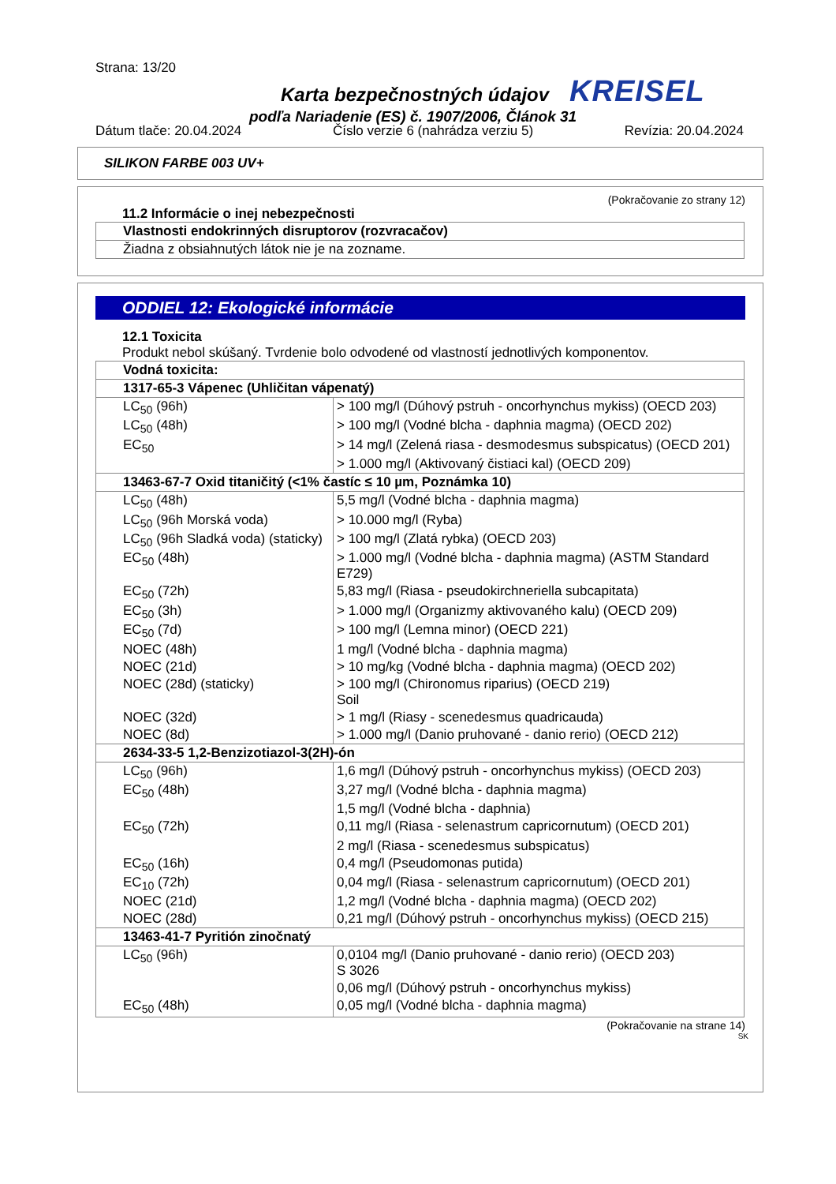Strana: 13/20
Karta bezpečnostných údajov KREISEL
podľa Nariadenie (ES) č. 1907/2006, Článok 31
Dátum tlače: 20.04.2024 Číslo verzie 6 (nahrádza verziu 5) Revízia: 20.04.2024
SILIKON FARBE 003 UV+
(Pokračovanie zo strany 12)
11.2 Informácie o inej nebezpečnosti
| Vlastnosti endokrinných disruptorov (rozvracačov) |
| Žiadna z obsiahnutých látok nie je na zozname. |
ODDIEL 12: Ekologické informácie
12.1 Toxicita
Produkt nebol skúšaný. Tvrdenie bolo odvodené od vlastností jednotlivých komponentov.
| Vodná toxicita: | |
| 1317-65-3 Vápenec (Uhličitan vápenatý) | |
| LC<sub>50</sub> (96h) | > 100 mg/l (Dúhový pstruh - oncorhynchus mykiss) (OECD 203) |
| LC<sub>50</sub> (48h) | > 100 mg/l (Vodné blcha - daphnia magma) (OECD 202) |
| EC<sub>50</sub> | > 14 mg/l (Zelená riasa - desmodesmus subspicatus) (OECD 201) |
| | > 1.000 mg/l (Aktivovaný čistiaci kal) (OECD 209) |
| 13463-67-7 Oxid titaničitý (<1% častíc ≤ 10 µm, Poznámka 10) | |
| LC<sub>50</sub> (48h) | 5,5 mg/l (Vodné blcha - daphnia magma) |
| LC<sub>50</sub> (96h Morská voda) | > 10.000 mg/l (Ryba) |
| LC<sub>50</sub> (96h Sladká voda) (staticky) | > 100 mg/l (Zlatá rybka) (OECD 203) |
| EC<sub>50</sub> (48h) | > 1.000 mg/l (Vodné blcha - daphnia magma) (ASTM Standard E729) |
| EC<sub>50</sub> (72h) | 5,83 mg/l (Riasa - pseudokirchneriella subcapitata) |
| EC<sub>50</sub> (3h) | > 1.000 mg/l (Organizmy aktivovaného kalu) (OECD 209) |
| EC<sub>50</sub> (7d) | > 100 mg/l (Lemna minor) (OECD 221) |
| NOEC (48h) | 1 mg/l (Vodné blcha - daphnia magma) |
| NOEC (21d) | > 10 mg/kg (Vodné blcha - daphnia magma) (OECD 202) |
| NOEC (28d) (staticky) | > 100 mg/l (Chironomus riparius) (OECD 219) Soil |
| NOEC (32d) | > 1 mg/l (Riasy - scenedesmus quadricauda) |
| NOEC (8d) | > 1.000 mg/l (Danio pruhované - danio rerio) (OECD 212) |
| 2634-33-5 1,2-Benzizotiazol-3(2H)-ón | |
| LC<sub>50</sub> (96h) | 1,6 mg/l (Dúhový pstruh - oncorhynchus mykiss) (OECD 203) |
| EC<sub>50</sub> (48h) | 3,27 mg/l (Vodné blcha - daphnia magma) |
| | 1,5 mg/l (Vodné blcha - daphnia) |
| EC<sub>50</sub> (72h) | 0,11 mg/l (Riasa - selenastrum capricornutum) (OECD 201) |
| | 2 mg/l (Riasa - scenedesmus subspicatus) |
| EC<sub>50</sub> (16h) | 0,4 mg/l (Pseudomonas putida) |
| EC<sub>10</sub> (72h) | 0,04 mg/l (Riasa - selenastrum capricornutum) (OECD 201) |
| NOEC (21d) | 1,2 mg/l (Vodné blcha - daphnia magma) (OECD 202) |
| NOEC (28d) | 0,21 mg/l (Dúhový pstruh - oncorhynchus mykiss) (OECD 215) |
| 13463-41-7 Pyritión zinočnatý | |
| LC<sub>50</sub> (96h) | 0,0104 mg/l (Danio pruhované - danio rerio) (OECD 203) S 3026 |
| | 0,06 mg/l (Dúhový pstruh - oncorhynchus mykiss) |
| EC<sub>50</sub> (48h) | 0,05 mg/l (Vodné blcha - daphnia magma) |
(Pokračovanie na strane 14)
SK